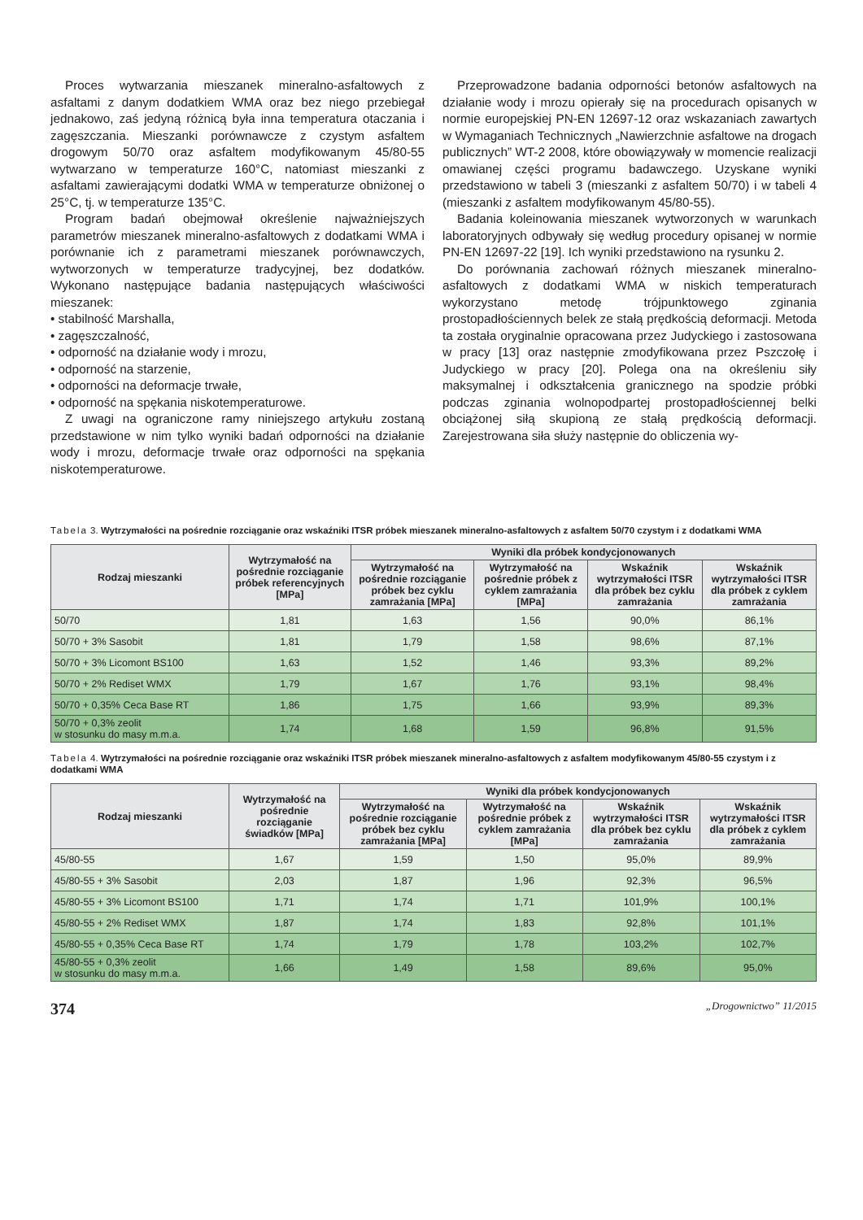Proces wytwarzania mieszanek mineralno-asfaltowych z asfaltami z danym dodatkiem WMA oraz bez niego przebiegał jednakowo, zaś jedyną różnicą była inna temperatura otaczania i zagęszczania. Mieszanki porównawcze z czystym asfaltem drogowym 50/70 oraz asfaltem modyfikowanym 45/80-55 wytwarzano w temperaturze 160°C, natomiast mieszanki z asfaltami zawierającymi dodatki WMA w temperaturze obniżonej o 25°C, tj. w temperaturze 135°C.
Program badań obejmował określenie najważniejszych parametrów mieszanek mineralno-asfaltowych z dodatkami WMA i porównanie ich z parametrami mieszanek porównawczych, wytworzonych w temperaturze tradycyjnej, bez dodatków. Wykonano następujące badania następujących właściwości mieszanek:
• stabilność Marshalla,
• zagęszczalność,
• odporność na działanie wody i mrozu,
• odporność na starzenie,
• odporności na deformacje trwałe,
• odporność na spękania niskotemperaturowe.
Z uwagi na ograniczone ramy niniejszego artykułu zostaną przedstawione w nim tylko wyniki badań odporności na działanie wody i mrozu, deformacje trwałe oraz odporności na spękania niskotemperaturowe.
Przeprowadzone badania odporności betonów asfaltowych na działanie wody i mrozu opierały się na procedurach opisanych w normie europejskiej PN-EN 12697-12 oraz wskazaniach zawartych w Wymaganiach Technicznych „Nawierzchnie asfaltowe na drogach publicznych” WT-2 2008, które obowiązywały w momencie realizacji omawianej części programu badawczego. Uzyskane wyniki przedstawiono w tabeli 3 (mieszanki z asfaltem 50/70) i w tabeli 4 (mieszanki z asfaltem modyfikowanym 45/80-55).
Badania koleinowania mieszanek wytworzonych w warunkach laboratoryjnych odbywały się według procedury opisanej w normie PN-EN 12697-22 [19]. Ich wyniki przedstawiono na rysunku 2.
Do porównania zachowań różnych mieszanek mineralno-asfaltowych z dodatkami WMA w niskich temperaturach wykorzystano metodę trójpunktowego zginania prostopadłościennych belek ze stałą prędkością deformacji. Metoda ta została oryginalnie opracowana przez Judyckiego i zastosowana w pracy [13] oraz następnie zmodyfikowana przez Pszczołę i Judyckiego w pracy [20]. Polega ona na określeniu siły maksymalnej i odkształcenia granicznego na spodzie próbki podczas zginania wolnopodpartej prostopadłościennej belki obciążonej siłą skupioną ze stałą prędkością deformacji. Zarejestrowana siła służy następnie do obliczenia wy-
Tabela 3. Wytrzymałości na pośrednie rozciąganie oraz wskaźniki ITSR próbek mieszanek mineralno-asfaltowych z asfaltem 50/70 czystym i z dodatkami WMA
| Rodzaj mieszanki | Wytrzymałość na pośrednie rozciąganie próbek referencyjnych [MPa] | Wyniki dla próbek kondycjonowanych | | | |
| --- | --- | --- | --- | --- | --- |
| | | Wytrzymałość na pośrednie rozciąganie próbek bez cyklu zamrażania [MPa] | Wytrzymałość na pośrednie próbek z cyklem zamrażania [MPa] | Wskaźnik wytrzymałości ITSR dla próbek bez cyklu zamrażania | Wskaźnik wytrzymałości ITSR dla próbek z cyklem zamrażania |
| 50/70 | 1,81 | 1,63 | 1,56 | 90,0% | 86,1% |
| 50/70 + 3% Sasobit | 1,81 | 1,79 | 1,58 | 98,6% | 87,1% |
| 50/70 + 3% Licomont BS100 | 1,63 | 1,52 | 1,46 | 93,3% | 89,2% |
| 50/70 + 2% Rediset WMX | 1,79 | 1,67 | 1,76 | 93,1% | 98,4% |
| 50/70 + 0,35% Ceca Base RT | 1,86 | 1,75 | 1,66 | 93,9% | 89,3% |
| 50/70 + 0,3% zeolit w stosunku do masy m.m.a. | 1,74 | 1,68 | 1,59 | 96,8% | 91,5% |
Tabela 4. Wytrzymałości na pośrednie rozciąganie oraz wskaźniki ITSR próbek mieszanek mineralno-asfaltowych z asfaltem modyfikowanym 45/80-55 czystym i z dodatkami WMA
| Rodzaj mieszanki | Wytrzymałość na pośrednie rozciąganie świadków [MPa] | Wyniki dla próbek kondycjonowanych | | | |
| --- | --- | --- | --- | --- | --- |
| | | Wytrzymałość na pośrednie rozciąganie próbek bez cyklu zamrażania [MPa] | Wytrzymałość na pośrednie próbek z cyklem zamrażania [MPa] | Wskaźnik wytrzymałości ITSR dla próbek bez cyklu zamrażania | Wskaźnik wytrzymałości ITSR dla próbek z cyklem zamrażania |
| 45/80-55 | 1,67 | 1,59 | 1,50 | 95,0% | 89,9% |
| 45/80-55 + 3% Sasobit | 2,03 | 1,87 | 1,96 | 92,3% | 96,5% |
| 45/80-55 + 3% Licomont BS100 | 1,71 | 1,74 | 1,71 | 101,9% | 100,1% |
| 45/80-55 + 2% Rediset WMX | 1,87 | 1,74 | 1,83 | 92,8% | 101,1% |
| 45/80-55 + 0,35% Ceca Base RT | 1,74 | 1,79 | 1,78 | 103,2% | 102,7% |
| 45/80-55 + 0,3% zeolit w stosunku do masy m.m.a. | 1,66 | 1,49 | 1,58 | 89,6% | 95,0% |
374 „Drogownictwo” 11/2015